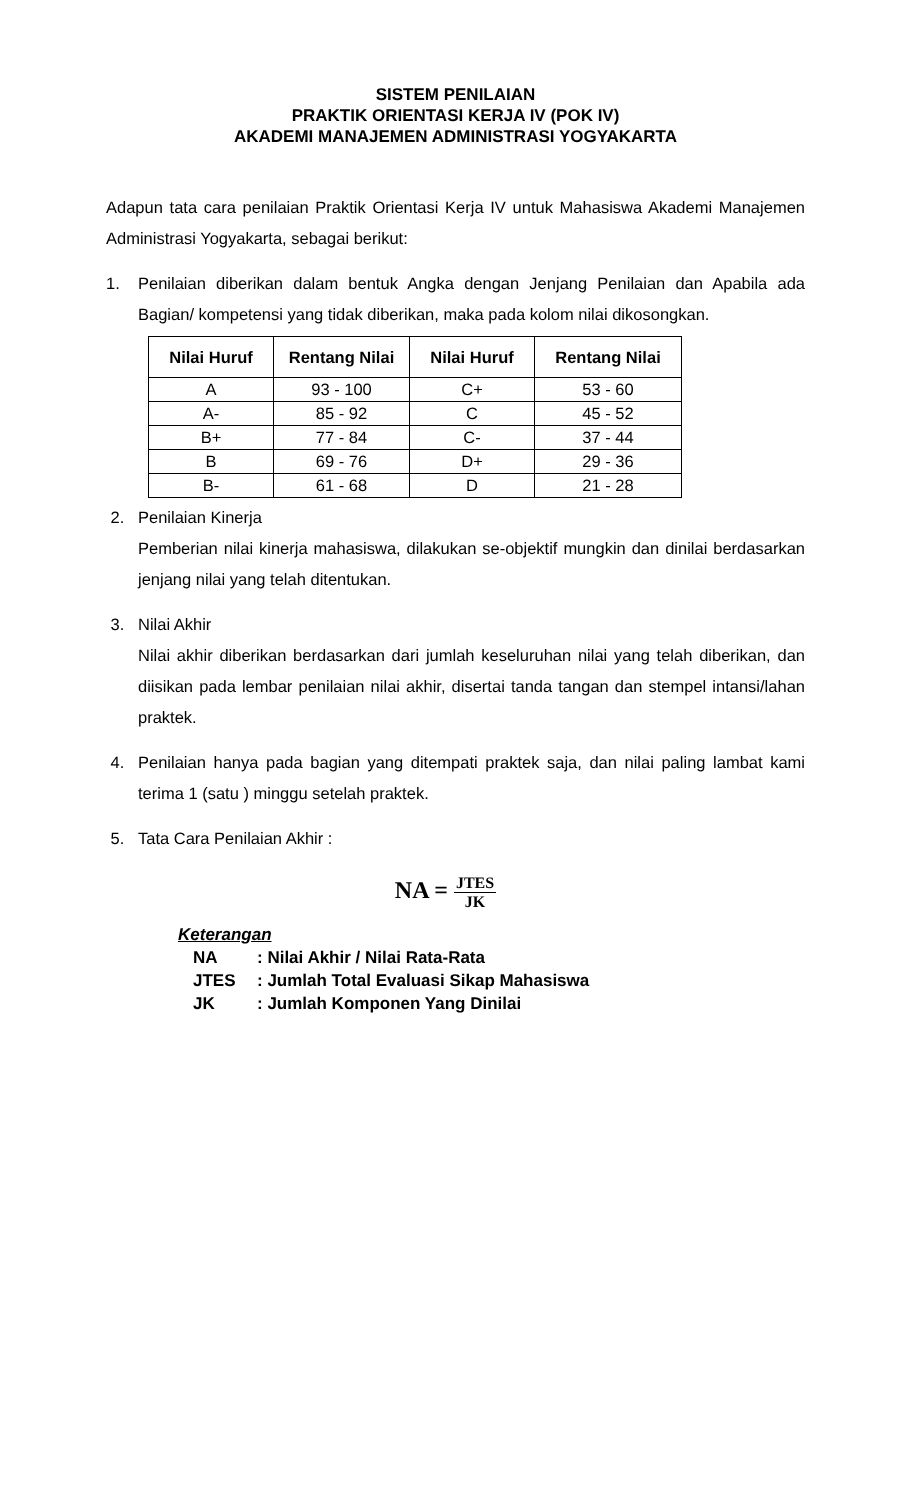SISTEM PENILAIAN
PRAKTIK ORIENTASI KERJA IV (POK IV)
AKADEMI MANAJEMEN ADMINISTRASI YOGYAKARTA
Adapun tata cara penilaian Praktik Orientasi Kerja IV untuk Mahasiswa Akademi Manajemen Administrasi Yogyakarta, sebagai berikut:
1. Penilaian diberikan dalam bentuk Angka dengan Jenjang Penilaian dan Apabila ada Bagian/ kompetensi yang tidak diberikan, maka pada kolom nilai dikosongkan.
| Nilai Huruf | Rentang Nilai | Nilai Huruf | Rentang Nilai |
| --- | --- | --- | --- |
| A | 93 - 100 | C+ | 53 - 60 |
| A- | 85 - 92 | C | 45 - 52 |
| B+ | 77 - 84 | C- | 37 - 44 |
| B | 69 - 76 | D+ | 29 - 36 |
| B- | 61 - 68 | D | 21 - 28 |
2. Penilaian Kinerja
Pemberian nilai kinerja mahasiswa, dilakukan se-objektif mungkin dan dinilai berdasarkan jenjang nilai yang telah ditentukan.
3. Nilai Akhir
Nilai akhir diberikan berdasarkan dari jumlah keseluruhan nilai yang telah diberikan, dan diisikan pada lembar penilaian nilai akhir, disertai tanda tangan dan stempel intansi/lahan praktek.
4. Penilaian hanya pada bagian yang ditempati praktek saja, dan nilai paling lambat kami terima 1 (satu ) minggu setelah praktek.
5. Tata Cara Penilaian Akhir :
NA = JTES JK
Keterangan
NA: Nilai Akhir / Nilai Rata-Rata
JTES: Jumlah Total Evaluasi Sikap Mahasiswa
JK: Jumlah Komponen Yang Dinilai